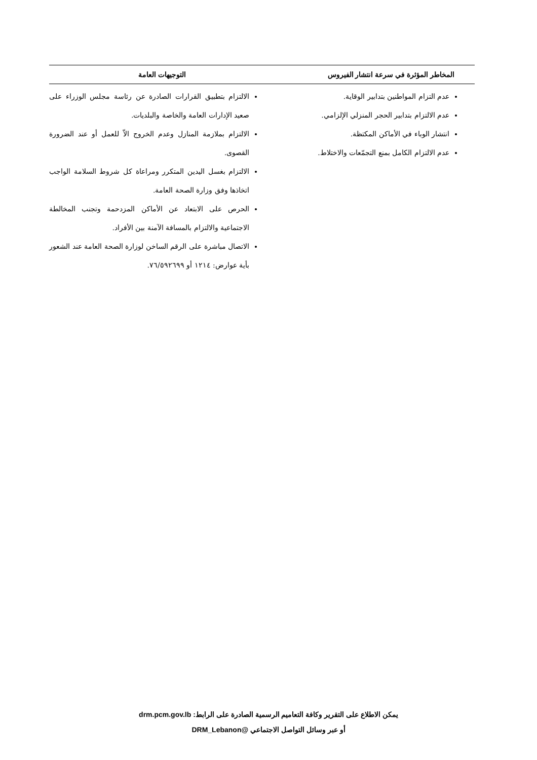| المخاطر المؤثرة في سرعة انتشار الفيروس | التوجيهات العامة |
| --- | --- |
| عدم التزام المواطنين بتدابير الوقاية. عدم الالتزام بتدابير الحجر المنزلي الإلزامي. انتشار الوباء في الأماكن المكتظة. عدم الالتزام الكامل بمنع التجمّعات والاختلاط. | الالتزام بتطبيق القرارات الصادرة عن رئاسة مجلس الوزراء على صعيد الإدارات العامة والخاصة والبلديات. الالتزام بملازمة المنازل وعدم الخروج الاّ للعمل أو عند الضرورة القصوى. الالتزام بغسل اليدين المتكرر ومراعاة كل شروط السلامة الواجب اتخاذها وفق وزارة الصحة العامة. الحرص على الابتعاد عن الأماكن المزدحمة وتجنب المخالطة الاجتماعية والالتزام بالمسافة الآمنة بين الأفراد. الاتصال مباشرة على الرقم الساخن لوزارة الصحة العامة عند الشعور بأية عوارض: ١٢١٤ أو ٧٦/٥٩٢٦٩٩. |
يمكن الاطلاع على التقرير وكافة التعاميم الرسمية الصادرة على الرابط: drm.pcm.gov.lb
أو عبر وسائل التواصل الاجتماعي @DRM_Lebanon